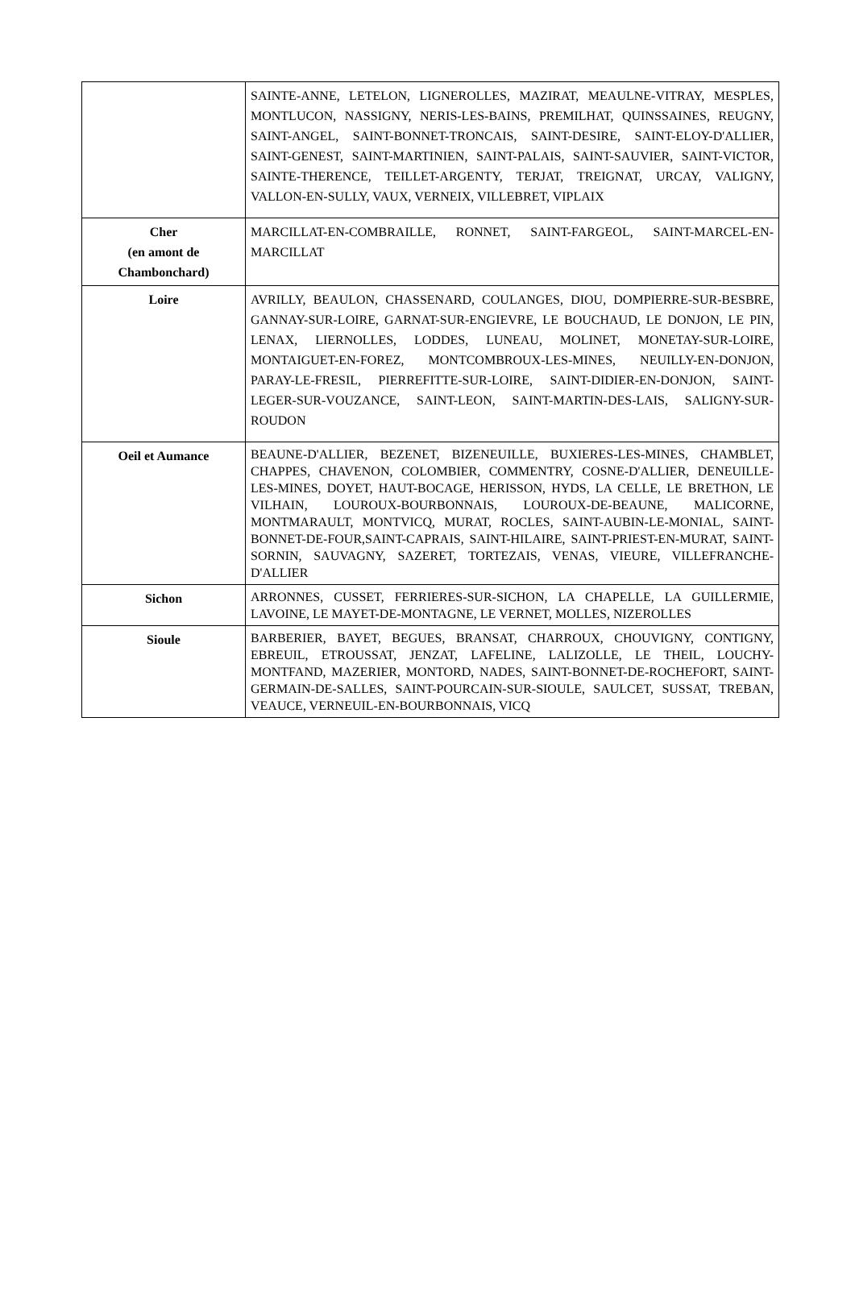| | SAINTE-ANNE, LETELON, LIGNEROLLES, MAZIRAT, MEAULNE-VITRAY, MESPLES, MONTLUCON, NASSIGNY, NERIS-LES-BAINS, PREMILHAT, QUINSSAINES, REUGNY, SAINT-ANGEL, SAINT-BONNET-TRONCAIS, SAINT-DESIRE, SAINT-ELOY-D'ALLIER, SAINT-GENEST, SAINT-MARTINIEN, SAINT-PALAIS, SAINT-SAUVIER, SAINT-VICTOR, SAINTE-THERENCE, TEILLET-ARGENTY, TERJAT, TREIGNAT, URCAY, VALIGNY, VALLON-EN-SULLY, VAUX, VERNEIX, VILLEBRET, VIPLAIX |
| Cher (en amont de Chambonchard) | MARCILLAT-EN-COMBRAILLE, RONNET, SAINT-FARGEOL, SAINT-MARCEL-EN-MARCILLAT |
| Loire | AVRILLY, BEAULON, CHASSENARD, COULANGES, DIOU, DOMPIERRE-SUR-BESBRE, GANNAY-SUR-LOIRE, GARNAT-SUR-ENGIEVRE, LE BOUCHAUD, LE DONJON, LE PIN, LENAX, LIERNOLLES, LODDES, LUNEAU, MOLINET, MONETAY-SUR-LOIRE, MONTAIGUET-EN-FOREZ, MONTCOMBROUX-LES-MINES, NEUILLY-EN-DONJON, PARAY-LE-FRESIL, PIERREFITTE-SUR-LOIRE, SAINT-DIDIER-EN-DONJON, SAINT-LEGER-SUR-VOUZANCE, SAINT-LEON, SAINT-MARTIN-DES-LAIS, SALIGNY-SUR-ROUDON |
| Oeil et Aumance | BEAUNE-D'ALLIER, BEZENET, BIZENEUILLE, BUXIERES-LES-MINES, CHAMBLET, CHAPPES, CHAVENON, COLOMBIER, COMMENTRY, COSNE-D'ALLIER, DENEUILLE-LES-MINES, DOYET, HAUT-BOCAGE, HERISSON, HYDS, LA CELLE, LE BRETHON, LE VILHAIN, LOUROUX-BOURBONNAIS, LOUROUX-DE-BEAUNE, MALICORNE, MONTMARAULT, MONTVICQ, MURAT, ROCLES, SAINT-AUBIN-LE-MONIAL, SAINT-BONNET-DE-FOUR,SAINT-CAPRAIS, SAINT-HILAIRE, SAINT-PRIEST-EN-MURAT, SAINT-SORNIN, SAUVAGNY, SAZERET, TORTEZAIS, VENAS, VIEURE, VILLEFRANCHE-D'ALLIER |
| Sichon | ARRONNES, CUSSET, FERRIERES-SUR-SICHON, LA CHAPELLE, LA GUILLERMIE, LAVOINE, LE MAYET-DE-MONTAGNE, LE VERNET, MOLLES, NIZEROLLES |
| Sioule | BARBERIER, BAYET, BEGUES, BRANSAT, CHARROUX, CHOUVIGNY, CONTIGNY, EBREUIL, ETROUSSAT, JENZAT, LAFELINE, LALIZOLLE, LE THEIL, LOUCHY-MONTFAND, MAZERIER, MONTORD, NADES, SAINT-BONNET-DE-ROCHEFORT, SAINT-GERMAIN-DE-SALLES, SAINT-POURCAIN-SUR-SIOULE, SAULCET, SUSSAT, TREBAN, VEAUCE, VERNEUIL-EN-BOURBONNAIS, VICQ |